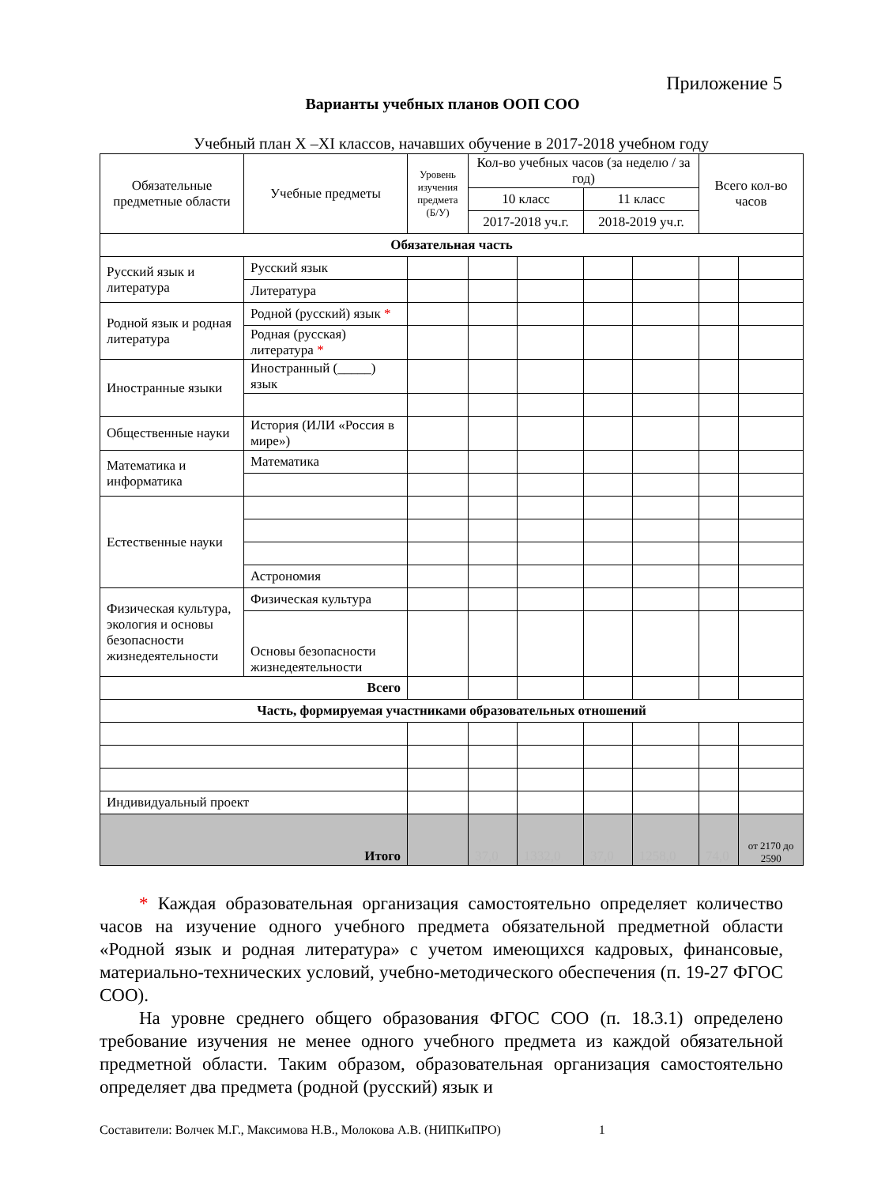Приложение 5
Варианты учебных планов ООП СОО
Учебный план X –XI классов, начавших обучение в 2017-2018 учебном году
| Обязательные предметные области | Учебные предметы | Уровень изучения предмета (Б/У) | Кол-во учебных часов (за неделю / за год) | | | | Всего кол-во часов | |
| --- | --- | --- | --- | --- | --- | --- | --- | --- |
| | | | 10 класс | | 11 класс | | | |
| | | | 2017-2018 уч.г. | | 2018-2019 уч.г. | | | |
| Обязательная часть | | | | | | | | |
| Русский язык и литература | Русский язык | | | | | | | |
| | Литература | | | | | | | |
| Родной язык и родная литература | Родной (русский) язык * | | | | | | | |
| | Родная (русская) литература * | | | | | | | |
| Иностранные языки | Иностранный (_____) язык | | | | | | | |
| Общественные науки | История (ИЛИ «Россия в мире») | | | | | | | |
| Математика и информатика | Математика | | | | | | | |
| Естественные науки | | | | | | | | |
| | Астрономия | | | | | | | |
| Физическая культура, экология и основы безопасности жизнедеятельности | Физическая культура | | | | | | | |
| | Основы безопасности жизнедеятельности | | | | | | | |
| Всего | | | | | | | | |
| Часть, формируемая участниками образовательных отношений | | | | | | | | |
| Индивидуальный проект | | | | | | | | |
| Итого | | | 37,0 | 1332,0 | 37,0 | 1258,0 | 74,0 | от 2170 до 2590 |
* Каждая образовательная организация самостоятельно определяет количество часов на изучение одного учебного предмета обязательной предметной области «Родной язык и родная литература» с учетом имеющихся кадровых, финансовые, материально-технических условий, учебно-методического обеспечения (п. 19-27 ФГОС СОО).
На уровне среднего общего образования ФГОС СОО (п. 18.3.1) определено требование изучения не менее одного учебного предмета из каждой обязательной предметной области. Таким образом, образовательная организация самостоятельно определяет два предмета (родной (русский) язык и
Составители: Волчек М.Г., Максимова Н.В., Молокова А.В. (НИПКиПРО) 1